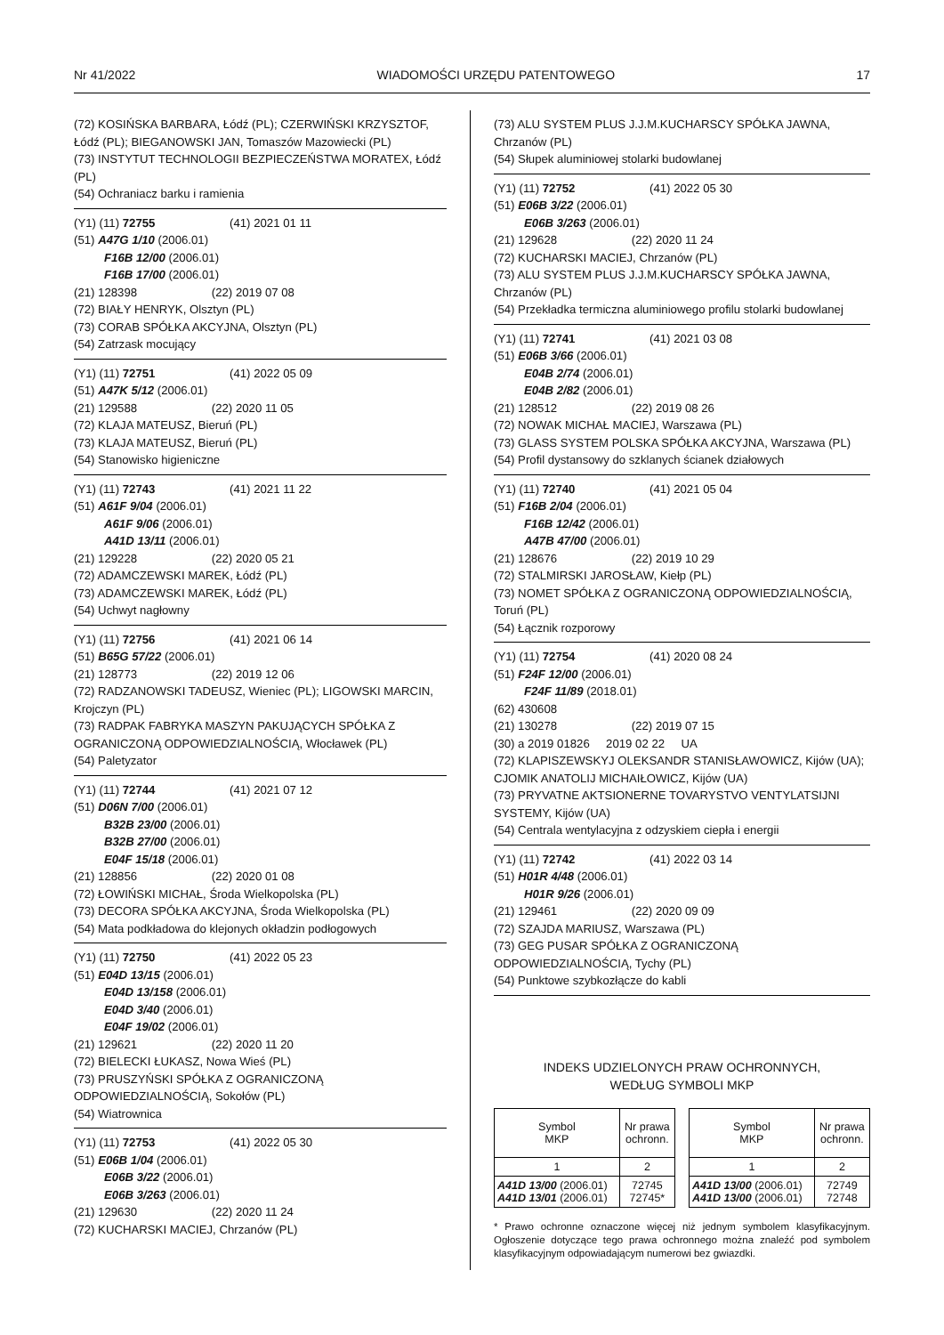Nr 41/2022 WIADOMOŚCI URZĘDU PATENTOWEGO 17
(72) KOSIŃSKA BARBARA, Łódź (PL); CZERWIŃSKI KRZYSZTOF, Łódź (PL); BIEGANOWSKI JAN, Tomaszów Mazowiecki (PL)
(73) INSTYTUT TECHNOLOGII BEZPIECZEŃSTWA MORATEX, Łódź (PL)
(54) Ochraniacz barku i ramienia
(Y1) (11) 72755 (41) 2021 01 11
(51) A47G 1/10 (2006.01)
F16B 12/00 (2006.01)
F16B 17/00 (2006.01)
(21) 128398 (22) 2019 07 08
(72) BIAŁY HENRYK, Olsztyn (PL)
(73) CORAB SPÓŁKA AKCYJNA, Olsztyn (PL)
(54) Zatrzask mocujący
(Y1) (11) 72751 (41) 2022 05 09
(51) A47K 5/12 (2006.01)
(21) 129588 (22) 2020 11 05
(72) KLAJA MATEUSZ, Bieruń (PL)
(73) KLAJA MATEUSZ, Bieruń (PL)
(54) Stanowisko higieniczne
(Y1) (11) 72743 (41) 2021 11 22
(51) A61F 9/04 (2006.01)
A61F 9/06 (2006.01)
A41D 13/11 (2006.01)
(21) 129228 (22) 2020 05 21
(72) ADAMCZEWSKI MAREK, Łódź (PL)
(73) ADAMCZEWSKI MAREK, Łódź (PL)
(54) Uchwyt nagłowny
(Y1) (11) 72756 (41) 2021 06 14
(51) B65G 57/22 (2006.01)
(21) 128773 (22) 2019 12 06
(72) RADZANOWSKI TADEUSZ, Wieniec (PL); LIGOWSKI MARCIN, Krojczyn (PL)
(73) RADPAK FABRYKA MASZYN PAKUJĄCYCH SPÓŁKA Z OGRANICZONĄ ODPOWIEDZIALNOŚCIĄ, Włocławek (PL)
(54) Paletyzator
(Y1) (11) 72744 (41) 2021 07 12
(51) D06N 7/00 (2006.01)
B32B 23/00 (2006.01)
B32B 27/00 (2006.01)
E04F 15/18 (2006.01)
(21) 128856 (22) 2020 01 08
(72) ŁOWIŃSKI MICHAŁ, Środa Wielkopolska (PL)
(73) DECORA SPÓŁKA AKCYJNA, Środa Wielkopolska (PL)
(54) Mata podkładowa do klejonych okładzin podłogowych
(Y1) (11) 72750 (41) 2022 05 23
(51) E04D 13/15 (2006.01)
E04D 13/158 (2006.01)
E04D 3/40 (2006.01)
E04F 19/02 (2006.01)
(21) 129621 (22) 2020 11 20
(72) BIELECKI ŁUKASZ, Nowa Wieś (PL)
(73) PRUSZYŃSKI SPÓŁKA Z OGRANICZONĄ ODPOWIEDZIALNOŚCIĄ, Sokołów (PL)
(54) Wiatrownica
(Y1) (11) 72753 (41) 2022 05 30
(51) E06B 1/04 (2006.01)
E06B 3/22 (2006.01)
E06B 3/263 (2006.01)
(21) 129630 (22) 2020 11 24
(72) KUCHARSKI MACIEJ, Chrzanów (PL)
(73) ALU SYSTEM PLUS J.J.M.KUCHARSCY SPÓŁKA JAWNA, Chrzanów (PL)
(54) Słupek aluminiowej stolarki budowlanej
(Y1) (11) 72752 (41) 2022 05 30
(51) E06B 3/22 (2006.01)
E06B 3/263 (2006.01)
(21) 129628 (22) 2020 11 24
(72) KUCHARSKI MACIEJ, Chrzanów (PL)
(73) ALU SYSTEM PLUS J.J.M.KUCHARSCY SPÓŁKA JAWNA, Chrzanów (PL)
(54) Przekładka termiczna aluminiowego profilu stolarki budowlanej
(Y1) (11) 72741 (41) 2021 03 08
(51) E06B 3/66 (2006.01)
E04B 2/74 (2006.01)
E04B 2/82 (2006.01)
(21) 128512 (22) 2019 08 26
(72) NOWAK MICHAŁ MACIEJ, Warszawa (PL)
(73) GLASS SYSTEM POLSKA SPÓŁKA AKCYJNA, Warszawa (PL)
(54) Profil dystansowy do szklanych ścianek działowych
(Y1) (11) 72740 (41) 2021 05 04
(51) F16B 2/04 (2006.01)
F16B 12/42 (2006.01)
A47B 47/00 (2006.01)
(21) 128676 (22) 2019 10 29
(72) STALMIRSKI JAROSŁAW, Kiełp (PL)
(73) NOMET SPÓŁKA Z OGRANICZONĄ ODPOWIEDZIALNOŚCIĄ, Toruń (PL)
(54) Łącznik rozporowy
(Y1) (11) 72754 (41) 2020 08 24
(51) F24F 12/00 (2006.01)
F24F 11/89 (2018.01)
(62) 430608
(21) 130278 (22) 2019 07 15
(30) a 2019 01826 2019 02 22 UA
(72) KLAPISZEWSKYJ OLEKSANDR STANISŁAWOWICZ, Kijów (UA); CJOMIK ANATOLIJ MICHAIŁOWICZ, Kijów (UA)
(73) PRYVATNE AKTSIONERNE TOVARYSTVO VENTYLATSIJNI SYSTEMY, Kijów (UA)
(54) Centrala wentylacyjna z odzyskiem ciepła i energii
(Y1) (11) 72742 (41) 2022 03 14
(51) H01R 4/48 (2006.01)
H01R 9/26 (2006.01)
(21) 129461 (22) 2020 09 09
(72) SZAJDA MARIUSZ, Warszawa (PL)
(73) GEG PUSAR SPÓŁKA Z OGRANICZONĄ ODPOWIEDZIALNOŚCIĄ, Tychy (PL)
(54) Punktowe szybkozłącze do kabli
INDEKS UDZIELONYCH PRAW OCHRONNYCH,
WEDŁUG SYMBOLI MKP
| Symbol MKP | Nr prawa ochronn. |
| --- | --- |
| 1 | 2 |
| A41D 13/00 (2006.01) A41D 13/01 (2006.01) | 72745 72745* |
| Symbol MKP | Nr prawa ochronn. |
| --- | --- |
| 1 | 2 |
| A41D 13/00 (2006.01) A41D 13/00 (2006.01) | 72749 72748 |
* Prawo ochronne oznaczone więcej niż jednym symbolem klasyfikacyjnym. Ogłoszenie dotyczące tego prawa ochronnego można znaleźć pod symbolem klasyfikacyjnym odpowiadającym numerowi bez gwiazdki.